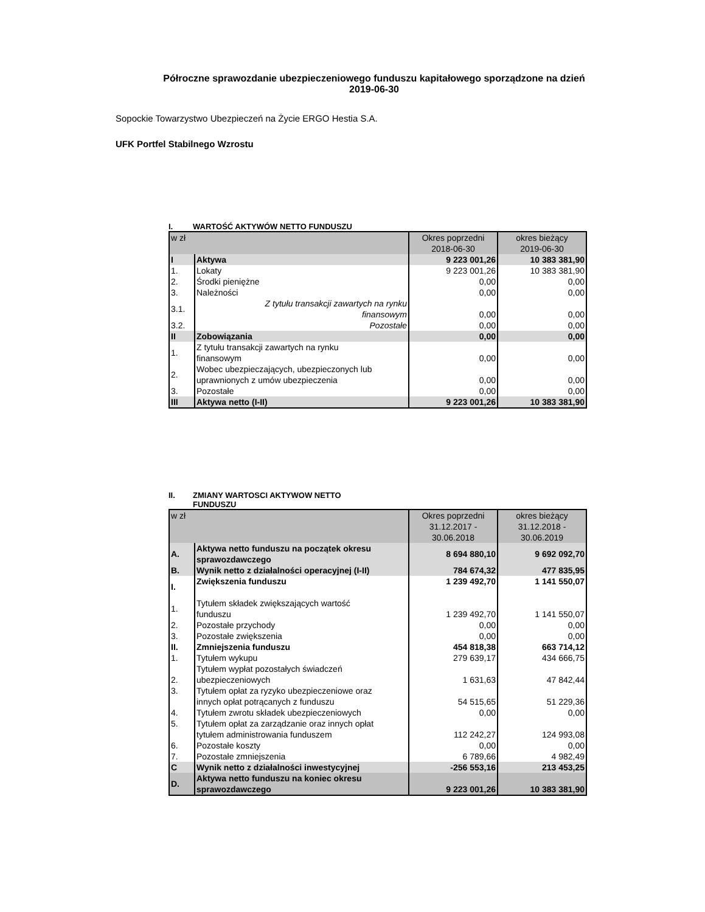Półroczne sprawozdanie ubezpieczeniowego funduszu kapitałowego sporządzone na dzień
2019-06-30
Sopockie Towarzystwo Ubezpieczeń na Życie ERGO Hestia S.A.
UFK Portfel Stabilnego Wzrostu
I. WARTOŚĆ AKTYWÓW NETTO FUNDUSZU
| w zł | | Okres poprzedni 2018-06-30 | okres bieżący 2019-06-30 |
| I | Aktywa | 9 223 001,26 | 10 383 381,90 |
| 1. | Lokaty | 9 223 001,26 | 10 383 381,90 |
| 2. | Środki pieniężne | 0,00 | 0,00 |
| 3. | Należności | 0,00 | 0,00 |
| 3.1. | Z tytułu transakcji zawartych na rynku finansowym | 0,00 | 0,00 |
| 3.2. | Pozostałe | 0,00 | 0,00 |
| II | Zobowiązania | 0,00 | 0,00 |
| 1. | Z tytułu transakcji zawartych na rynku finansowym | 0,00 | 0,00 |
| 2. | Wobec ubezpieczających, ubezpieczonych lub uprawnionych z umów ubezpieczenia | 0,00 | 0,00 |
| 3. | Pozostałe | 0,00 | 0,00 |
| III | Aktywa netto (I-II) | 9 223 001,26 | 10 383 381,90 |
II. ZMIANY WARTOSCI AKTYWOW NETTO
FUNDUSZU
| w zł | | Okres poprzedni 31.12.2017 - 30.06.2018 | okres bieżący 31.12.2018 - 30.06.2019 |
| A. | Aktywa netto funduszu na początek okresu sprawozdawczego | 8 694 880,10 | 9 692 092,70 |
| B. | Wynik netto z działalności operacyjnej (I-II) | 784 674,32 | 477 835,95 |
| I. | Zwiększenia funduszu | 1 239 492,70 | 1 141 550,07 |
| 1. | Tytułem składek zwiększających wartość funduszu | 1 239 492,70 | 1 141 550,07 |
| 2. | Pozostałe przychody | 0,00 | 0,00 |
| 3. | Pozostałe zwiększenia | 0,00 | 0,00 |
| II. | Zmniejszenia funduszu | 454 818,38 | 663 714,12 |
| 1. | Tytułem wykupu | 279 639,17 | 434 666,75 |
| 2. | Tytułem wypłat pozostałych świadczeń ubezpieczeniowych | 1 631,63 | 47 842,44 |
| 3. | Tytułem opłat za ryzyko ubezpieczeniowe oraz innych opłat potrącanych z funduszu | 54 515,65 | 51 229,36 |
| 4. | Tytułem zwrotu składek ubezpieczeniowych | 0,00 | 0,00 |
| 5. | Tytułem opłat za zarządzanie oraz innych opłat tytułem administrowania funduszem | 112 242,27 | 124 993,08 |
| 6. | Pozostałe koszty | 0,00 | 0,00 |
| 7. | Pozostałe zmniejszenia | 6 789,66 | 4 982,49 |
| C | Wynik netto z działalności inwestycyjnej | -256 553,16 | 213 453,25 |
| D. | Aktywa netto funduszu na koniec okresu sprawozdawczego | 9 223 001,26 | 10 383 381,90 |